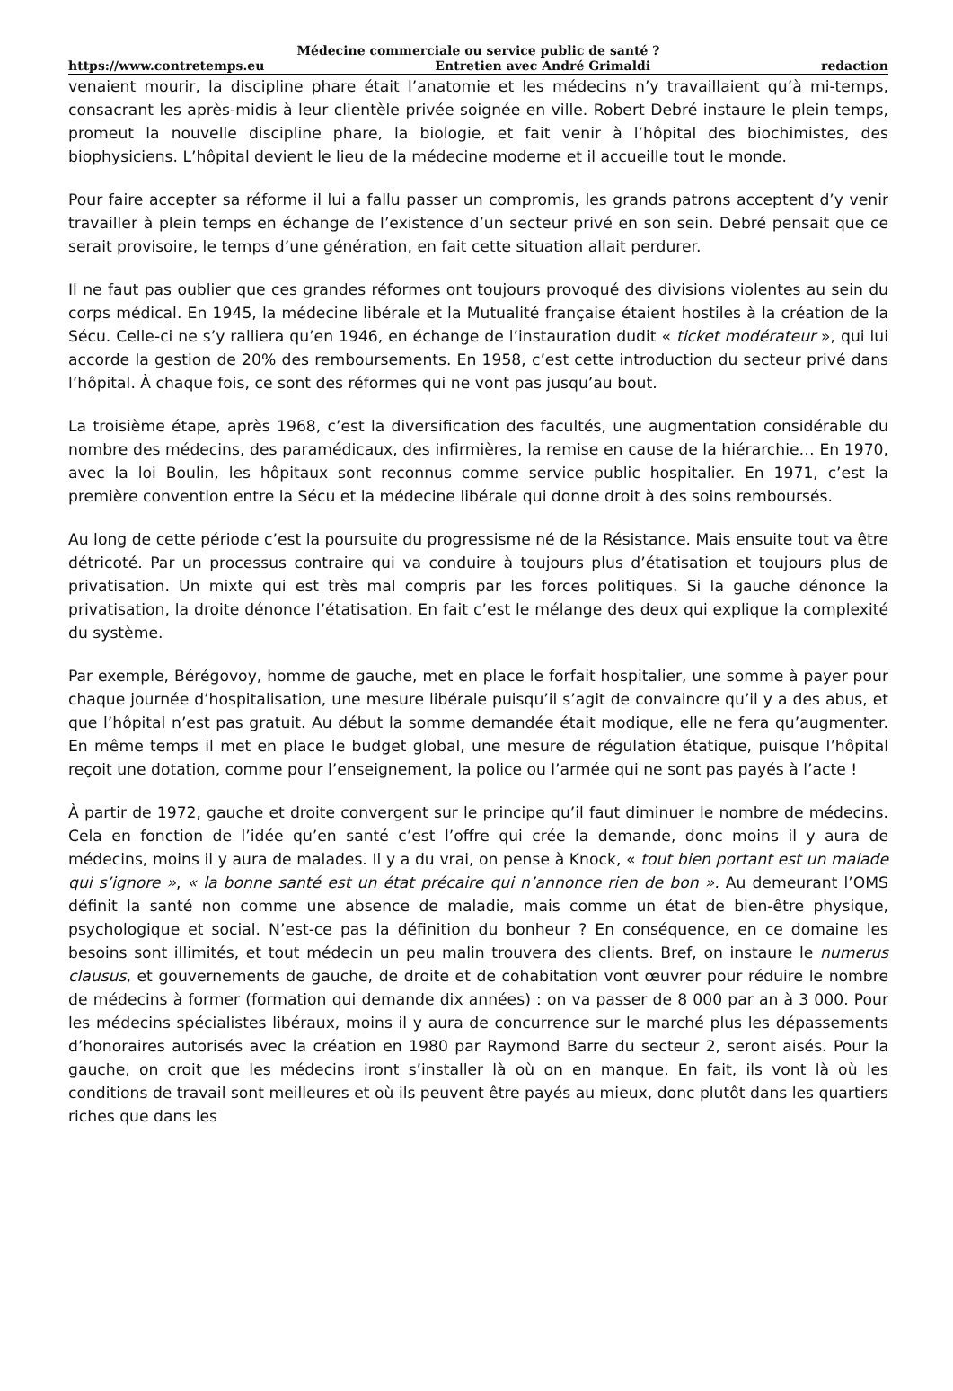Médecine commerciale ou service public de santé ?
https://www.contretemps.eu Entretien avec André Grimaldi redaction
venaient mourir, la discipline phare était l’anatomie et les médecins n’y travaillaient qu’à mi-temps, consacrant les après-midis à leur clientèle privée soignée en ville. Robert Debré instaure le plein temps, promeut la nouvelle discipline phare, la biologie, et fait venir à l’hôpital des biochimistes, des biophysiciens. L’hôpital devient le lieu de la médecine moderne et il accueille tout le monde.
Pour faire accepter sa réforme il lui a fallu passer un compromis, les grands patrons acceptent d’y venir travailler à plein temps en échange de l’existence d’un secteur privé en son sein. Debré pensait que ce serait provisoire, le temps d’une génération, en fait cette situation allait perdurer.
Il ne faut pas oublier que ces grandes réformes ont toujours provoqué des divisions violentes au sein du corps médical. En 1945, la médecine libérale et la Mutualité française étaient hostiles à la création de la Sécu. Celle-ci ne s’y ralliera qu’en 1946, en échange de l’instauration dudit « ticket modérateur », qui lui accorde la gestion de 20% des remboursements. En 1958, c’est cette introduction du secteur privé dans l’hôpital. À chaque fois, ce sont des réformes qui ne vont pas jusqu’au bout.
La troisième étape, après 1968, c’est la diversification des facultés, une augmentation considérable du nombre des médecins, des paramédicaux, des infirmières, la remise en cause de la hiérarchie… En 1970, avec la loi Boulin, les hôpitaux sont reconnus comme service public hospitalier. En 1971, c’est la première convention entre la Sécu et la médecine libérale qui donne droit à des soins remboursés.
Au long de cette période c’est la poursuite du progressisme né de la Résistance. Mais ensuite tout va être détricoté. Par un processus contraire qui va conduire à toujours plus d’étatisation et toujours plus de privatisation. Un mixte qui est très mal compris par les forces politiques. Si la gauche dénonce la privatisation, la droite dénonce l’étatisation. En fait c’est le mélange des deux qui explique la complexité du système.
Par exemple, Bérégovoy, homme de gauche, met en place le forfait hospitalier, une somme à payer pour chaque journée d’hospitalisation, une mesure libérale puisqu’il s’agit de convaincre qu’il y a des abus, et que l’hôpital n’est pas gratuit. Au début la somme demandée était modique, elle ne fera qu’augmenter. En même temps il met en place le budget global, une mesure de régulation étatique, puisque l’hôpital reçoit une dotation, comme pour l’enseignement, la police ou l’armée qui ne sont pas payés à l’acte !
À partir de 1972, gauche et droite convergent sur le principe qu’il faut diminuer le nombre de médecins. Cela en fonction de l’idée qu’en santé c’est l’offre qui crée la demande, donc moins il y aura de médecins, moins il y aura de malades. Il y a du vrai, on pense à Knock, « tout bien portant est un malade qui s’ignore », « la bonne santé est un état précaire qui n’annonce rien de bon ». Au demeurant l’OMS définit la santé non comme une absence de maladie, mais comme un état de bien-être physique, psychologique et social. N’est-ce pas la définition du bonheur ? En conséquence, en ce domaine les besoins sont illimités, et tout médecin un peu malin trouvera des clients. Bref, on instaure le numerus clausus, et gouvernements de gauche, de droite et de cohabitation vont œuvrer pour réduire le nombre de médecins à former (formation qui demande dix années) : on va passer de 8 000 par an à 3 000. Pour les médecins spécialistes libéraux, moins il y aura de concurrence sur le marché plus les dépassements d’honoraires autorisés avec la création en 1980 par Raymond Barre du secteur 2, seront aisés. Pour la gauche, on croit que les médecins iront s’installer là où on en manque. En fait, ils vont là où les conditions de travail sont meilleures et où ils peuvent être payés au mieux, donc plutôt dans les quartiers riches que dans les